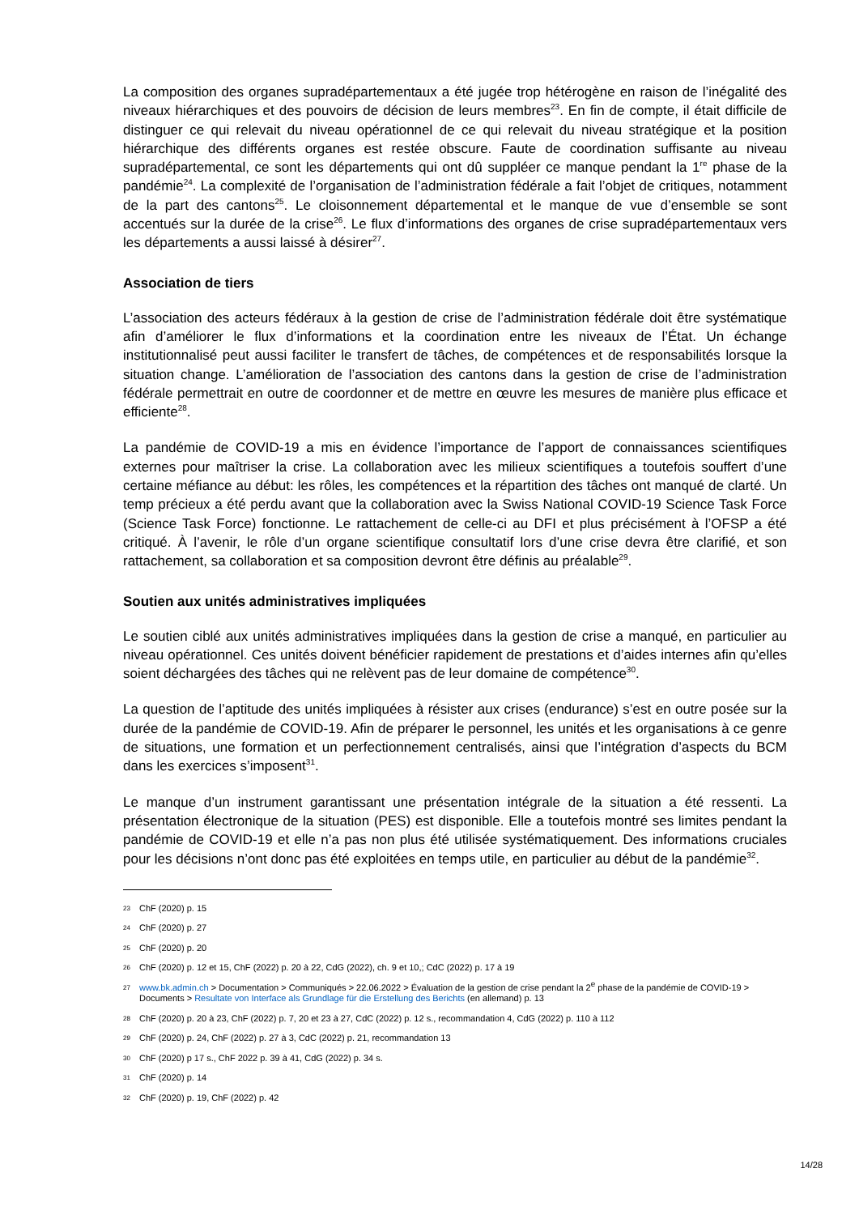La composition des organes supradépartementaux a été jugée trop hétérogène en raison de l’inégalité des niveaux hiérarchiques et des pouvoirs de décision de leurs membres<sup>23</sup>. En fin de compte, il était difficile de distinguer ce qui relevait du niveau opérationnel de ce qui relevait du niveau stratégique et la position hiérarchique des différents organes est restée obscure. Faute de coordination suffisante au niveau supradépartemental, ce sont les départements qui ont dû suppléer ce manque pendant la 1<sup>re</sup> phase de la pandémie<sup>24</sup>. La complexité de l’organisation de l’administration fédérale a fait l’objet de critiques, notamment de la part des cantons<sup>25</sup>. Le cloisonnement départemental et le manque de vue d’ensemble se sont accentués sur la durée de la crise<sup>26</sup>. Le flux d’informations des organes de crise supradépartementaux vers les départements a aussi laissé à désirer<sup>27</sup>.
Association de tiers
L’association des acteurs fédéraux à la gestion de crise de l’administration fédérale doit être systématique afin d’améliorer le flux d’informations et la coordination entre les niveaux de l’État. Un échange institutionnalisé peut aussi faciliter le transfert de tâches, de compétences et de responsabilités lorsque la situation change. L’amélioration de l’association des cantons dans la gestion de crise de l’administration fédérale permettrait en outre de coordonner et de mettre en œuvre les mesures de manière plus efficace et efficiente<sup>28</sup>.
La pandémie de COVID-19 a mis en évidence l’importance de l’apport de connaissances scientifiques externes pour maîtriser la crise. La collaboration avec les milieux scientifiques a toutefois souffert d’une certaine méfiance au début: les rôles, les compétences et la répartition des tâches ont manqué de clarté. Un temp précieux a été perdu avant que la collaboration avec la Swiss National COVID-19 Science Task Force (Science Task Force) fonctionne. Le rattachement de celle-ci au DFI et plus précisément à l’OFSP a été critiqué. À l’avenir, le rôle d’un organe scientifique consultatif lors d’une crise devra être clarifié, et son rattachement, sa collaboration et sa composition devront être définis au préalable<sup>29</sup>.
Soutien aux unités administratives impliquées
Le soutien ciblé aux unités administratives impliquées dans la gestion de crise a manqué, en particulier au niveau opérationnel. Ces unités doivent bénéficier rapidement de prestations et d’aides internes afin qu’elles soient déchargées des tâches qui ne relèvent pas de leur domaine de compétence<sup>30</sup>.
La question de l’aptitude des unités impliquées à résister aux crises (endurance) s’est en outre posée sur la durée de la pandémie de COVID-19. Afin de préparer le personnel, les unités et les organisations à ce genre de situations, une formation et un perfectionnement centralisés, ainsi que l’intégration d’aspects du BCM dans les exercices s’imposent<sup>31</sup>.
Le manque d’un instrument garantissant une présentation intégrale de la situation a été ressenti. La présentation électronique de la situation (PES) est disponible. Elle a toutefois montré ses limites pendant la pandémie de COVID-19 et elle n’a pas non plus été utilisée systématiquement. Des informations cruciales pour les décisions n’ont donc pas été exploitées en temps utile, en particulier au début de la pandémie<sup>32</sup>.
23 ChF (2020) p. 15
24 ChF (2020) p. 27
25 ChF (2020) p. 20
26 ChF (2020) p. 12 et 15, ChF (2022) p. 20 à 22, CdG (2022), ch. 9 et 10,; CdC (2022) p. 17 à 19
27 www.bk.admin.ch > Documentation > Communiqués > 22.06.2022 > Évaluation de la gestion de crise pendant la 2<sup>e</sup> phase de la pandémie de COVID-19 > Documents > Resultate von Interface als Grundlage für die Erstellung des Berichts (en allemand) p. 13
28 ChF (2020) p. 20 à 23, ChF (2022) p. 7, 20 et 23 à 27, CdC (2022) p. 12 s., recommandation 4, CdG (2022) p. 110 à 112
29 ChF (2020) p. 24, ChF (2022) p. 27 à 3, CdC (2022) p. 21, recommandation 13
30 ChF (2020) p 17 s., ChF 2022 p. 39 à 41, CdG (2022) p. 34 s.
31 ChF (2020) p. 14
32 ChF (2020) p. 19, ChF (2022) p. 42
14/28